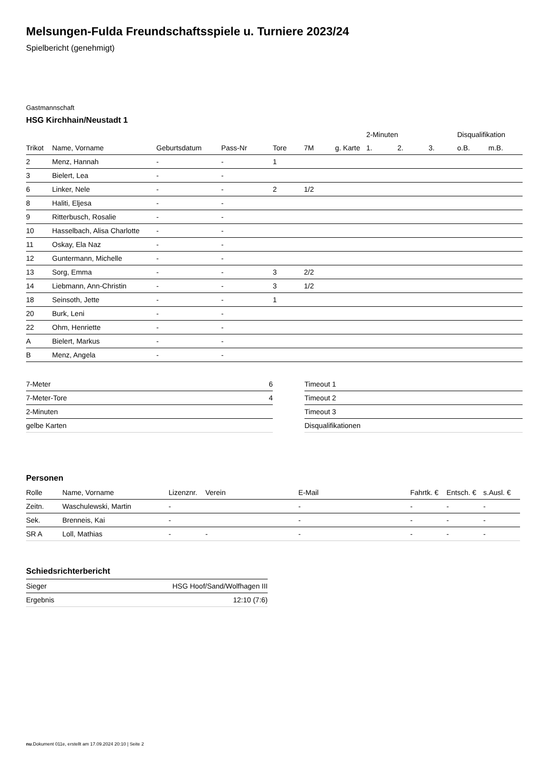Melsungen-Fulda Freundschaftsspiele u. Turniere 2023/24
Spielbericht (genehmigt)
Gastmannschaft
HSG Kirchhain/Neustadt 1
| | | | | | | | 2-Minuten | | | Disqualifikation | |
| --- | --- | --- | --- | --- | --- | --- | --- | --- | --- | --- | --- |
| Trikot | Name, Vorname | Geburtsdatum | Pass-Nr | Tore | 7M | g. Karte | 1. | 2. | 3. | o.B. | m.B. |
| 2 | Menz, Hannah | - | - | 1 | | | | | | | |
| 3 | Bielert, Lea | - | - | | | | | | | | |
| 6 | Linker, Nele | - | - | 2 | 1/2 | | | | | | |
| 8 | Haliti, Eljesa | - | - | | | | | | | | |
| 9 | Ritterbusch, Rosalie | - | - | | | | | | | | |
| 10 | Hasselbach, Alisa Charlotte | - | - | | | | | | | | |
| 11 | Oskay, Ela Naz | - | - | | | | | | | | |
| 12 | Guntermann, Michelle | - | - | | | | | | | | |
| 13 | Sorg, Emma | - | - | 3 | 2/2 | | | | | | |
| 14 | Liebmann, Ann-Christin | - | - | 3 | 1/2 | | | | | | |
| 18 | Seinsoth, Jette | - | - | 1 | | | | | | | |
| 20 | Burk, Leni | - | - | | | | | | | | |
| 22 | Ohm, Henriette | - | - | | | | | | | | |
| A | Bielert, Markus | - | - | | | | | | | | |
| B | Menz, Angela | - | - | | | | | | | | |
| 7-Meter | 6 |
| 7-Meter-Tore | 4 |
| 2-Minuten | |
| gelbe Karten | |
| Timeout 1 |
| Timeout 2 |
| Timeout 3 |
| Disqualifikationen |
Personen
| Rolle | Name, Vorname | Lizenznr. | Verein | E-Mail | Fahrtk. € | Entsch. € | s.Ausl. € |
| --- | --- | --- | --- | --- | --- | --- | --- |
| Zeitn. | Waschulewski, Martin | - | | - | - | - | - |
| Sek. | Brenneis, Kai | - | | - | - | - | - |
| SR A | Loll, Mathias | - | - | - | - | - | - |
Schiedsrichterbericht
| Sieger | HSG Hoof/Sand/Wolfhagen III |
| Ergebnis | 12:10 (7:6) |
nu.Dokument 011e, erstellt am 17.09.2024 20:10 | Seite 2